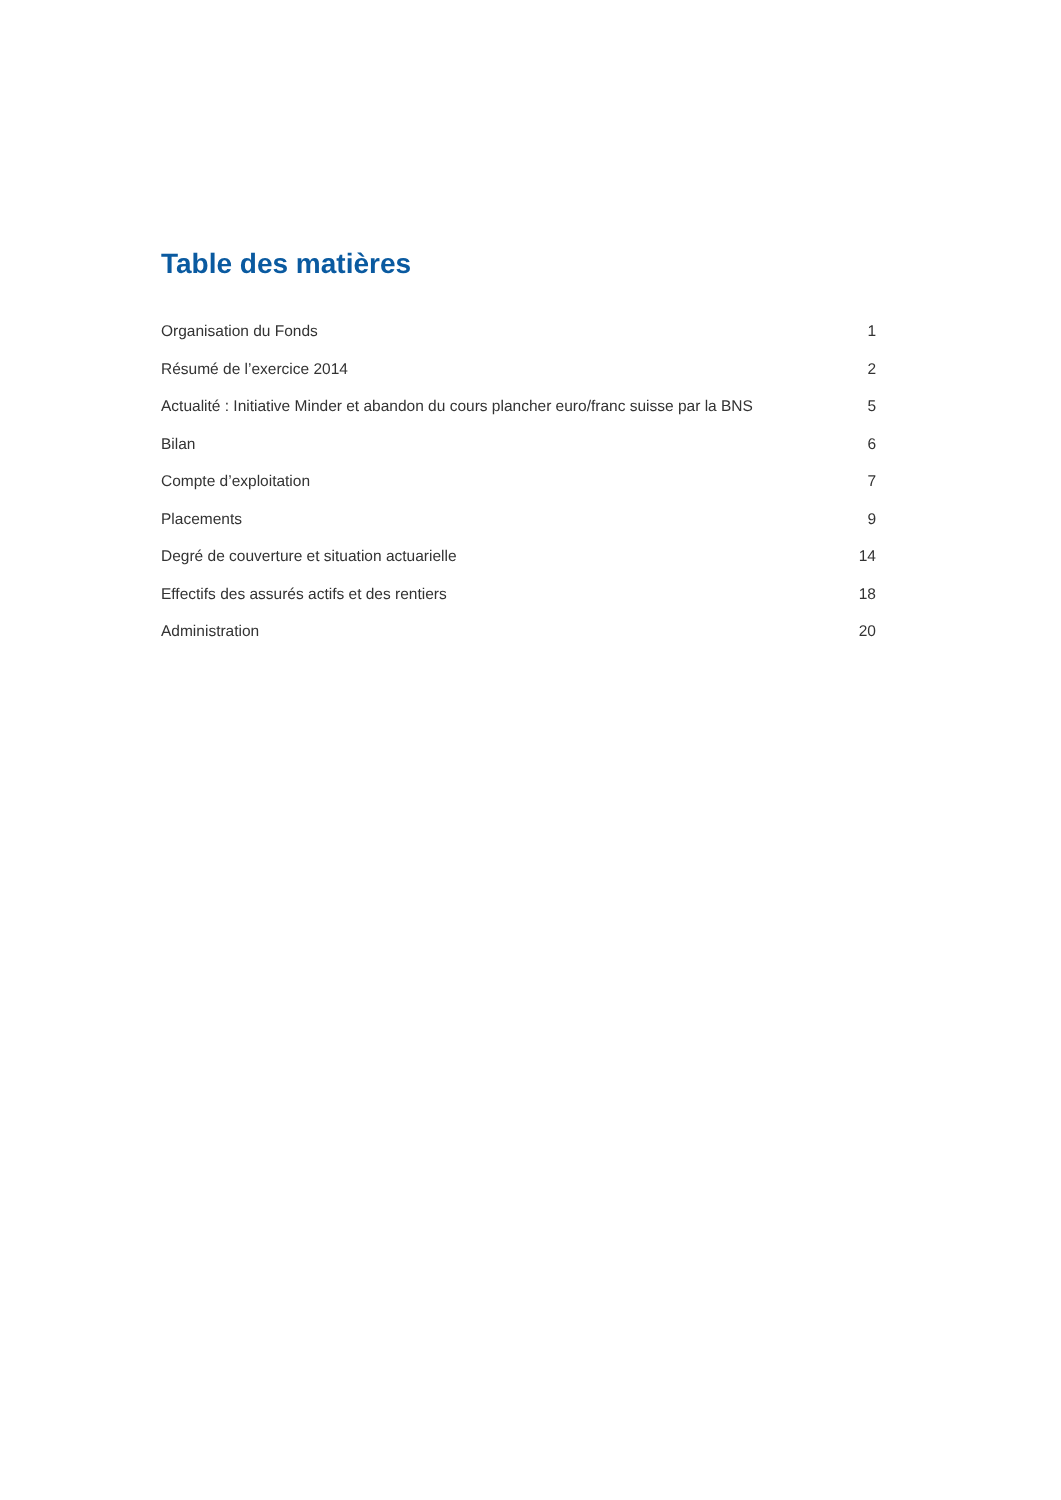Table des matières
Organisation du Fonds 1
Résumé de l’exercice 2014 2
Actualité : Initiative Minder et abandon du cours plancher euro/franc suisse par la BNS 5
Bilan 6
Compte d’exploitation 7
Placements 9
Degré de couverture et situation actuarielle 14
Effectifs des assurés actifs et des rentiers 18
Administration 20